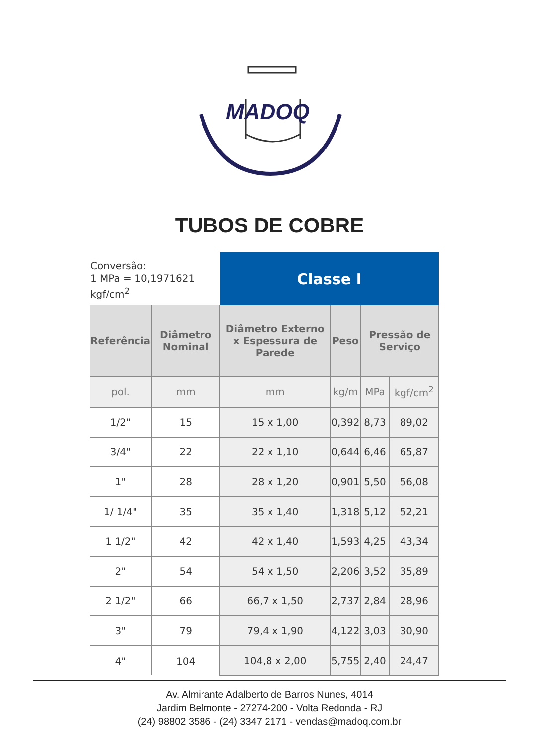MADOQ
TUBOS DE COBRE
| Conversão: 1 MPa = 10,1971621 kgf/cm<sup>2</sup> | | Classe I | | | |
| Referência | Diâmetro Nominal | Diâmetro Externo x Espessura de Parede | Peso | Pressão de Serviço | |
| pol. | mm | mm | kg/m | MPa | kgf/cm<sup>2</sup> |
| 1/2" | 15 | 15 x 1,00 | 0,392 | 8,73 | 89,02 |
| 3/4" | 22 | 22 x 1,10 | 0,644 | 6,46 | 65,87 |
| 1" | 28 | 28 x 1,20 | 0,901 | 5,50 | 56,08 |
| 1/ 1/4" | 35 | 35 x 1,40 | 1,318 | 5,12 | 52,21 |
| 1 1/2" | 42 | 42 x 1,40 | 1,593 | 4,25 | 43,34 |
| 2" | 54 | 54 x 1,50 | 2,206 | 3,52 | 35,89 |
| 2 1/2" | 66 | 66,7 x 1,50 | 2,737 | 2,84 | 28,96 |
| 3" | 79 | 79,4 x 1,90 | 4,122 | 3,03 | 30,90 |
| 4" | 104 | 104,8 x 2,00 | 5,755 | 2,40 | 24,47 |
Av. Almirante Adalberto de Barros Nunes, 4014
Jardim Belmonte - 27274-200 - Volta Redonda - RJ
(24) 98802 3586 - (24) 3347 2171 - vendas@madoq.com.br